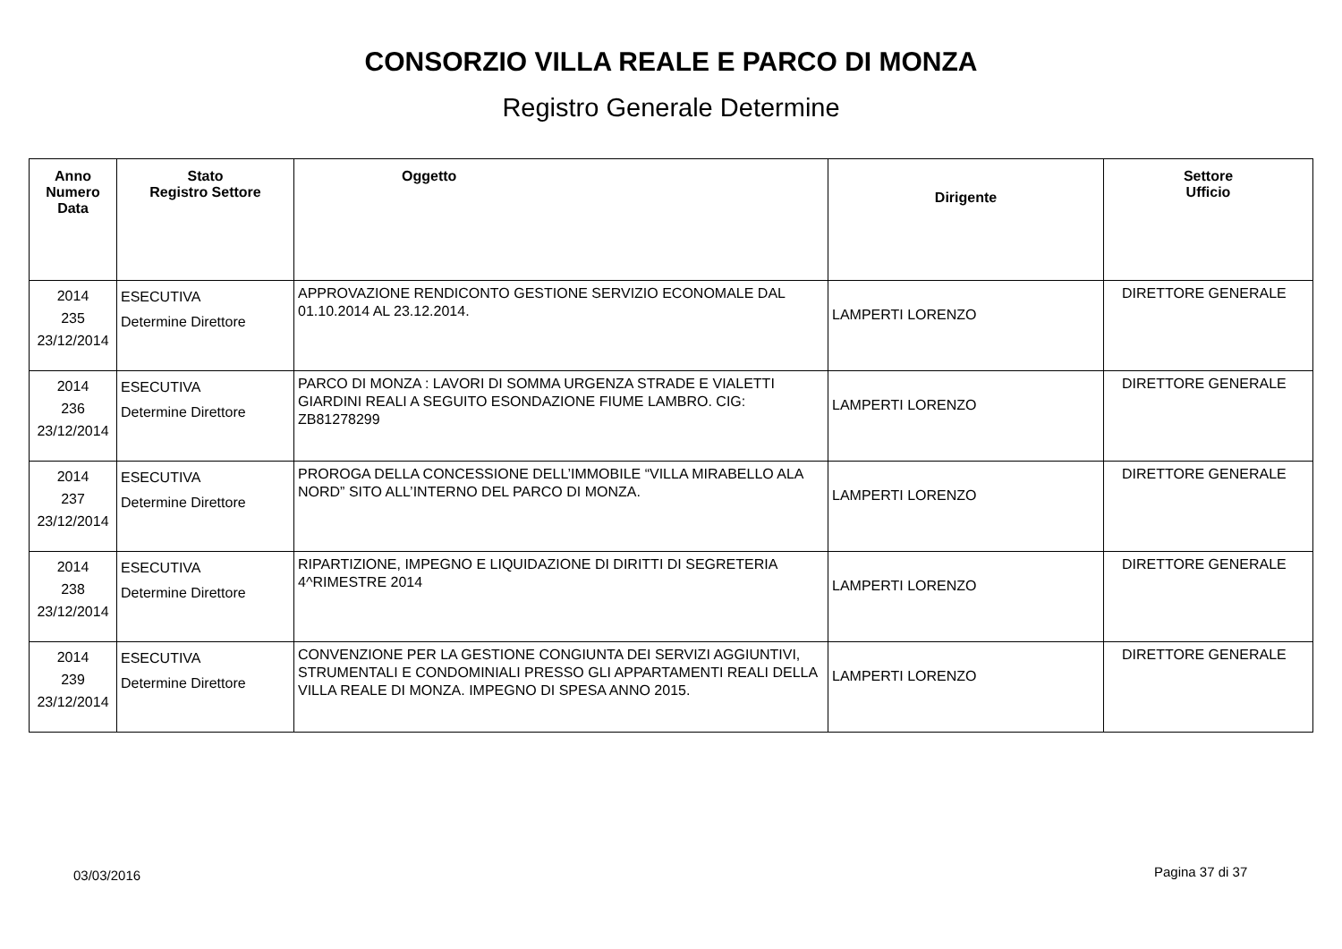CONSORZIO VILLA REALE E PARCO DI MONZA
Registro Generale Determine
| Anno Numero Data | Stato Registro Settore | Oggetto | Dirigente | Settore Ufficio |
| --- | --- | --- | --- | --- |
| 2014 235 23/12/2014 | ESECUTIVA Determine Direttore | APPROVAZIONE RENDICONTO GESTIONE SERVIZIO ECONOMALE DAL 01.10.2014 AL 23.12.2014. | LAMPERTI LORENZO | DIRETTORE GENERALE |
| 2014 236 23/12/2014 | ESECUTIVA Determine Direttore | PARCO DI MONZA : LAVORI DI SOMMA URGENZA STRADE E VIALETTI GIARDINI REALI A SEGUITO ESONDAZIONE FIUME LAMBRO. CIG: ZB81278299 | LAMPERTI LORENZO | DIRETTORE GENERALE |
| 2014 237 23/12/2014 | ESECUTIVA Determine Direttore | PROROGA DELLA CONCESSIONE DELL’IMMOBILE “VILLA MIRABELLO ALA NORD” SITO ALL’INTERNO DEL PARCO DI MONZA. | LAMPERTI LORENZO | DIRETTORE GENERALE |
| 2014 238 23/12/2014 | ESECUTIVA Determine Direttore | RIPARTIZIONE, IMPEGNO E LIQUIDAZIONE DI DIRITTI DI SEGRETERIA 4^RIMESTRE 2014 | LAMPERTI LORENZO | DIRETTORE GENERALE |
| 2014 239 23/12/2014 | ESECUTIVA Determine Direttore | CONVENZIONE PER LA GESTIONE CONGIUNTA DEI SERVIZI AGGIUNTIVI, STRUMENTALI E CONDOMINIALI PRESSO GLI APPARTAMENTI REALI DELLA VILLA REALE DI MONZA. IMPEGNO DI SPESA ANNO 2015. | LAMPERTI LORENZO | DIRETTORE GENERALE |
03/03/2016 Pagina 37 di 37